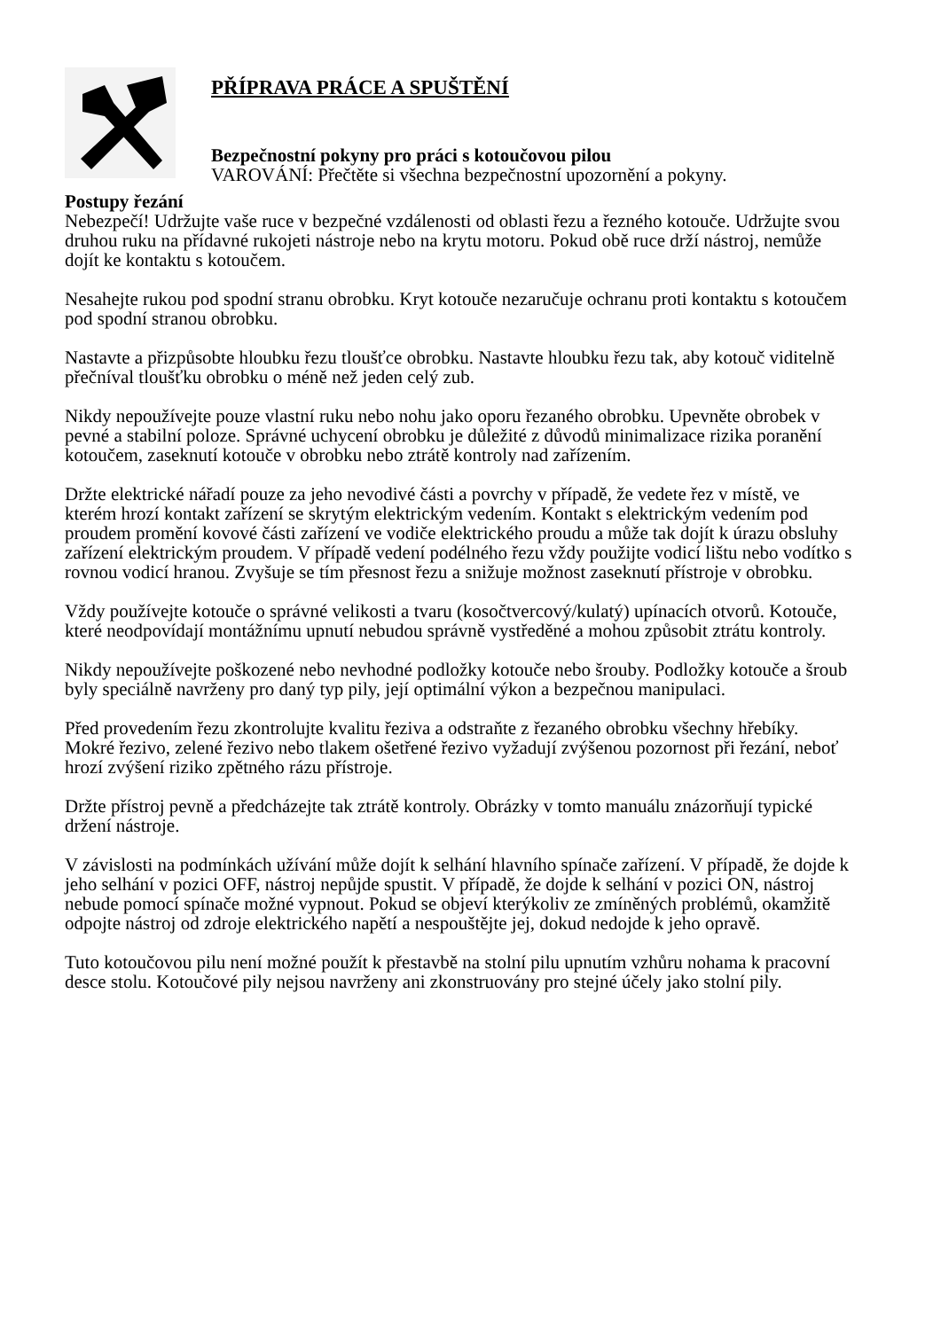PŘÍPRAVA PRÁCE A SPUŠTĚNÍ
Bezpečnostní pokyny pro práci s kotoučovou pilou
VAROVÁNÍ: Přečtěte si všechna bezpečnostní upozornění a pokyny.
Postupy řezání
Nebezpečí! Udržujte vaše ruce v bezpečné vzdálenosti od oblasti řezu a řezného kotouče. Udržujte svou druhou ruku na přídavné rukojeti nástroje nebo na krytu motoru. Pokud obě ruce drží nástroj, nemůže dojít ke kontaktu s kotoučem.
Nesahejte rukou pod spodní stranu obrobku. Kryt kotouče nezaručuje ochranu proti kontaktu s kotoučem pod spodní stranou obrobku.
Nastavte a přizpůsobte hloubku řezu tloušťce obrobku. Nastavte hloubku řezu tak, aby kotouč viditelně přečníval tloušťku obrobku o méně než jeden celý zub.
Nikdy nepoužívejte pouze vlastní ruku nebo nohu jako oporu řezaného obrobku. Upevněte obrobek v pevné a stabilní poloze. Správné uchycení obrobku je důležité z důvodů minimalizace rizika poranění kotoučem, zaseknutí kotouče v obrobku nebo ztrátě kontroly nad zařízením.
Držte elektrické nářadí pouze za jeho nevodivé části a povrchy v případě, že vedete řez v místě, ve kterém hrozí kontakt zařízení se skrytým elektrickým vedením. Kontakt s elektrickým vedením pod proudem promění kovové části zařízení ve vodiče elektrického proudu a může tak dojít k úrazu obsluhy zařízení elektrickým proudem. V případě vedení podélného řezu vždy použijte vodicí lištu nebo vodítko s rovnou vodicí hranou. Zvyšuje se tím přesnost řezu a snižuje možnost zaseknutí přístroje v obrobku.
Vždy používejte kotouče o správné velikosti a tvaru (kosočtvercový/kulatý) upínacích otvorů. Kotouče, které neodpovídají montážnímu upnutí nebudou správně vystředěné a mohou způsobit ztrátu kontroly.
Nikdy nepoužívejte poškozené nebo nevhodné podložky kotouče nebo šrouby. Podložky kotouče a šroub byly speciálně navrženy pro daný typ pily, její optimální výkon a bezpečnou manipulaci.
Před provedením řezu zkontrolujte kvalitu řeziva a odstraňte z řezaného obrobku všechny hřebíky. Mokré řezivo, zelené řezivo nebo tlakem ošetřené řezivo vyžadují zvýšenou pozornost při řezání, neboť hrozí zvýšení riziko zpětného rázu přístroje.
Držte přístroj pevně a předcházejte tak ztrátě kontroly. Obrázky v tomto manuálu znázorňují typické držení nástroje.
V závislosti na podmínkách užívání může dojít k selhání hlavního spínače zařízení. V případě, že dojde k jeho selhání v pozici OFF, nástroj nepůjde spustit. V případě, že dojde k selhání v pozici ON, nástroj nebude pomocí spínače možné vypnout. Pokud se objeví kterýkoliv ze zmíněných problémů, okamžitě odpojte nástroj od zdroje elektrického napětí a nespouštějte jej, dokud nedojde k jeho opravě.
Tuto kotoučovou pilu není možné použít k přestavbě na stolní pilu upnutím vzhůru nohama k pracovní desce stolu. Kotoučové pily nejsou navrženy ani zkonstruovány pro stejné účely jako stolní pily.